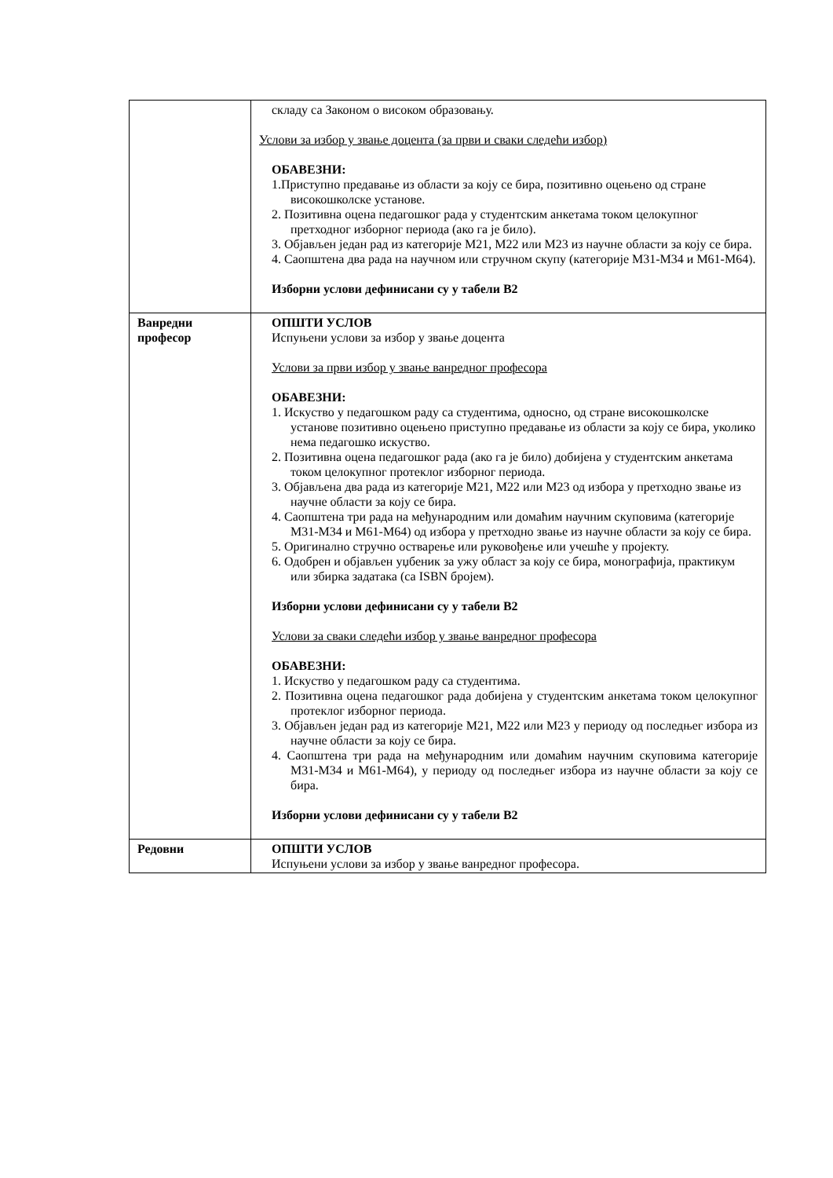| | складу са Законом о високом образовању. Услови за избор у звање доцента (за први и сваки следећи избор) ОБАВЕЗНИ: 1.Приступно предавање из области за коју се бира, позитивно оцењено од стране високошколске установе. 2. Позитивна оцена педагошког рада у студентским анкетама током целокупног претходног изборног периода (ако га је било). 3. Објављен један рад из категорије М21, М22 или М23 из научне области за коју се бира. 4. Саопштена два рада на научном или стручном скупу (категорије М31-М34 и М61-М64). Изборни услови дефинисани су у табели В2 |
| Ванредни професор | ОПШТИ УСЛОВ Испуњени услови за избор у звање доцента Услови за први избор у звање ванредног професора ОБАВЕЗНИ: 1. Искуство у педагошком раду са студентима, односно, од стране високошколске установе позитивно оцењено приступно предавање из области за коју се бира, уколико нема педагошко искуство. 2. Позитивна оцена педагошког рада (ако га је било) добијена у студентским анкетама током целокупног протеклог изборног периода. 3. Објављена два рада из категорије М21, М22 или М23 од избора у претходно звање из научне области за коју се бира. 4. Саопштена три рада на међународним или домаћим научним скуповима (категорије М31-М34 и М61-М64) од избора у претходно звање из научне области за коју се бира. 5. Оригинално стручно остварење или руковођење или учешће у пројекту. 6. Одобрен и објављен уџбеник за ужу област за коју се бира, монографија, практикум или збирка задатака (са ISBN бројем). Изборни услови дефинисани су у табели В2 Услови за сваки следећи избор у звање ванредног професора ОБАВЕЗНИ: 1. Искуство у педагошком раду са студентима. 2. Позитивна оцена педагошког рада добијена у студентским анкетама током целокупног протеклог изборног периода. 3. Објављен један рад из категорије М21, М22 или М23 у периоду од последњег избора из научне области за коју се бира. 4. Саопштена три рада на међународним или домаћим научним скуповима категорије М31-М34 и М61-М64), у периоду од последњег избора из научне области за коју се бира. Изборни услови дефинисани су у табели В2 |
| Редовни | ОПШТИ УСЛОВ Испуњени услови за избор у звање ванредног професора. |